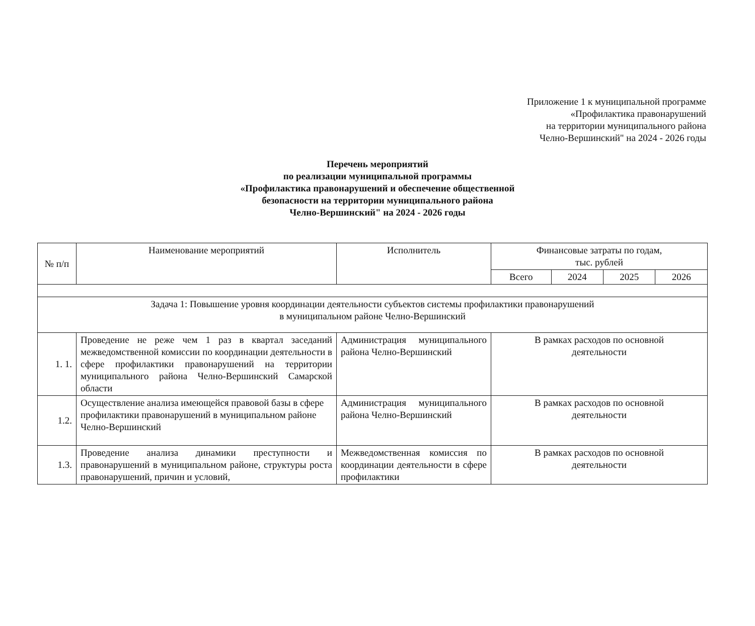Приложение 1 к муниципальной программе
«Профилактика правонарушений
на территории муниципального района
Челно-Вершинский" на 2024 - 2026 годы
Перечень мероприятий
по реализации муниципальной программы
«Профилактика правонарушений и обеспечение общественной
безопасности на территории муниципального района
Челно-Вершинский" на 2024 - 2026 годы
| № п/п | Наименование мероприятий | Исполнитель | Финансовые затраты по годам, тыс. рублей | | | |
| --- | --- | --- | --- | --- | --- | --- |
| | | | Всего | 2024 | 2025 | 2026 |
| Задача 1: Повышение уровня координации деятельности субъектов системы профилактики правонарушений в муниципальном районе Челно-Вершинский | | | | | | |
| 1. 1. | Проведение не реже чем 1 раз в квартал заседаний межведомственной комиссии по координации деятельности в сфере профилактики правонарушений на территории муниципального района Челно-Вершинский Самарской области | Администрация муниципального района Челно-Вершинский | В рамках расходов по основной деятельности | | | |
| 1.2. | Осуществление анализа имеющейся правовой базы в сфере профилактики правонарушений в муниципальном районе Челно-Вершинский | Администрация муниципального района Челно-Вершинский | В рамках расходов по основной деятельности | | | |
| 1.3. | Проведение анализа динамики преступности и правонарушений в муниципальном районе, структуры роста правонарушений, причин и условий, | Межведомственная комиссия по координации деятельности в сфере профилактики | В рамках расходов по основной деятельности | | | |